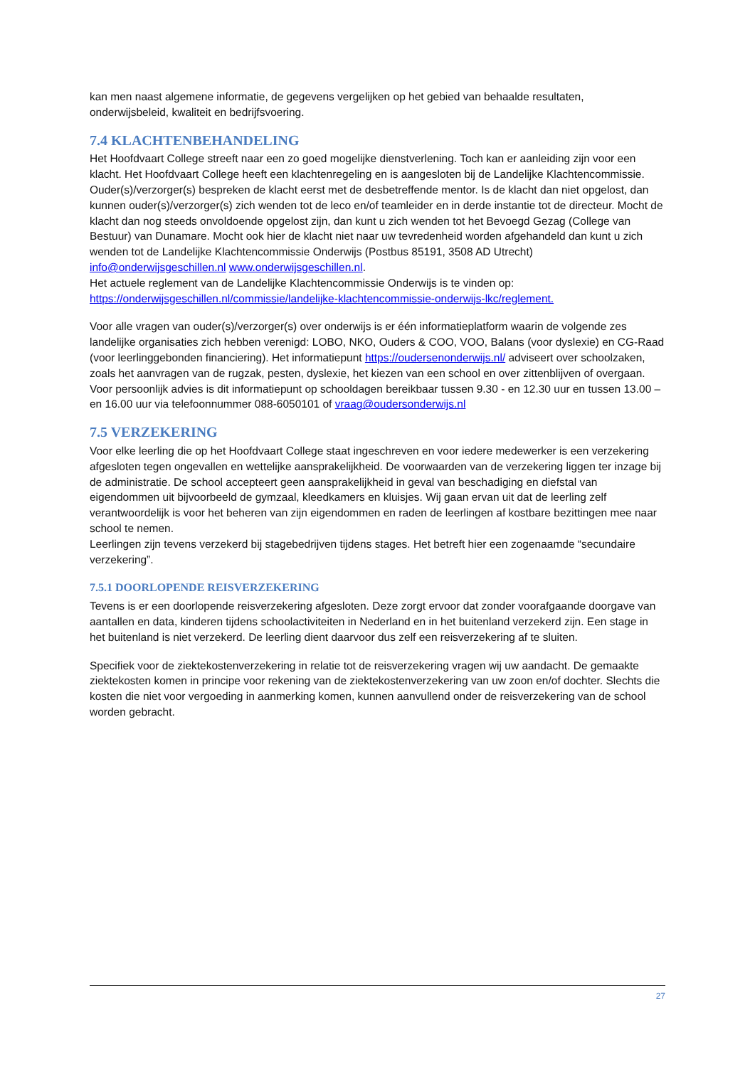kan men naast algemene informatie, de gegevens vergelijken op het gebied van behaalde resultaten, onderwijsbeleid, kwaliteit en bedrijfsvoering.
7.4 KLACHTENBEHANDELING
Het Hoofdvaart College streeft naar een zo goed mogelijke dienstverlening. Toch kan er aanleiding zijn voor een klacht. Het Hoofdvaart College heeft een klachtenregeling en is aangesloten bij de Landelijke Klachtencommissie. Ouder(s)/verzorger(s) bespreken de klacht eerst met de desbetreffende mentor. Is de klacht dan niet opgelost, dan kunnen ouder(s)/verzorger(s) zich wenden tot de leco en/of teamleider en in derde instantie tot de directeur. Mocht de klacht dan nog steeds onvoldoende opgelost zijn, dan kunt u zich wenden tot het Bevoegd Gezag (College van Bestuur) van Dunamare. Mocht ook hier de klacht niet naar uw tevredenheid worden afgehandeld dan kunt u zich wenden tot de Landelijke Klachtencommissie Onderwijs (Postbus 85191, 3508 AD Utrecht) info@onderwijsgeschillen.nl www.onderwijsgeschillen.nl.
Het actuele reglement van de Landelijke Klachtencommissie Onderwijs is te vinden op:
https://onderwijsgeschillen.nl/commissie/landelijke-klachtencommissie-onderwijs-lkc/reglement.
Voor alle vragen van ouder(s)/verzorger(s) over onderwijs is er één informatieplatform waarin de volgende zes landelijke organisaties zich hebben verenigd: LOBO, NKO, Ouders & COO, VOO, Balans (voor dyslexie) en CG-Raad (voor leerlinggebonden financiering). Het informatiepunt https://oudersenonderwijs.nl/ adviseert over schoolzaken, zoals het aanvragen van de rugzak, pesten, dyslexie, het kiezen van een school en over zittenblijven of overgaan. Voor persoonlijk advies is dit informatiepunt op schooldagen bereikbaar tussen 9.30 - en 12.30 uur en tussen 13.00 – en 16.00 uur via telefoonnummer 088-6050101 of vraag@oudersonderwijs.nl
7.5 VERZEKERING
Voor elke leerling die op het Hoofdvaart College staat ingeschreven en voor iedere medewerker is een verzekering afgesloten tegen ongevallen en wettelijke aansprakelijkheid. De voorwaarden van de verzekering liggen ter inzage bij de administratie. De school accepteert geen aansprakelijkheid in geval van beschadiging en diefstal van eigendommen uit bijvoorbeeld de gymzaal, kleedkamers en kluisjes. Wij gaan ervan uit dat de leerling zelf verantwoordelijk is voor het beheren van zijn eigendommen en raden de leerlingen af kostbare bezittingen mee naar school te nemen.
Leerlingen zijn tevens verzekerd bij stagebedrijven tijdens stages. Het betreft hier een zogenaamde “secundaire verzekering”.
7.5.1 DOORLOPENDE REISVERZEKERING
Tevens is er een doorlopende reisverzekering afgesloten. Deze zorgt ervoor dat zonder voorafgaande doorgave van aantallen en data, kinderen tijdens schoolactiviteiten in Nederland en in het buitenland verzekerd zijn. Een stage in het buitenland is niet verzekerd. De leerling dient daarvoor dus zelf een reisverzekering af te sluiten.
Specifiek voor de ziektekostenverzekering in relatie tot de reisverzekering vragen wij uw aandacht. De gemaakte ziektekosten komen in principe voor rekening van de ziektekostenverzekering van uw zoon en/of dochter. Slechts die kosten die niet voor vergoeding in aanmerking komen, kunnen aanvullend onder de reisverzekering van de school worden gebracht.
27